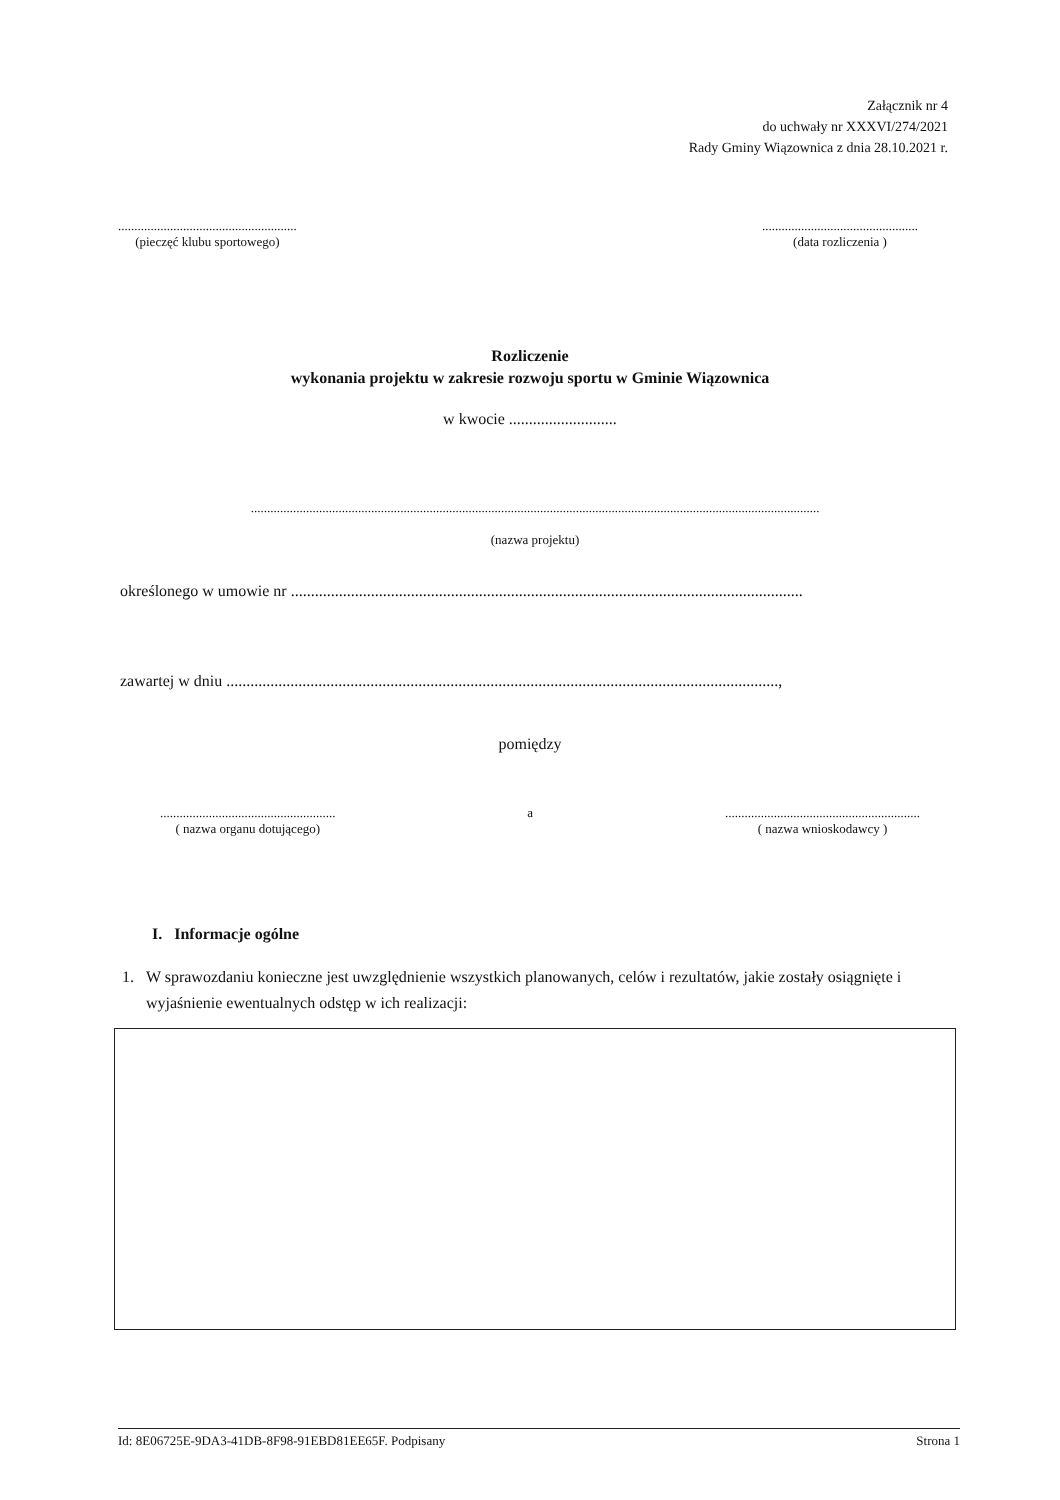Załącznik nr 4
do uchwały nr XXXVI/274/2021
Rady Gminy Wiązownica z dnia 28.10.2021 r.
.......................................................
(pieczęć klubu sportowego)
................................................
(data rozliczenia )
Rozliczenie
wykonania projektu w zakresie rozwoju sportu w Gminie Wiązownica
w kwocie ...........................
...............................................................................................................................................................................
(nazwa projektu)
określonego w umowie nr ................................................................................................................................
zawartej w dniu ..........................................................................................................................................,
pomiędzy
......................................................
( nazwa organu dotującego)
a ............................................................
( nazwa wnioskodawcy )
I. Informacje ogólne
1. W sprawozdaniu konieczne jest uwzględnienie wszystkich planowanych, celów i rezultatów, jakie zostały osiągnięte i wyjaśnienie ewentualnych odstęp w ich realizacji:
Id: 8E06725E-9DA3-41DB-8F98-91EBD81EE65F. Podpisany Strona 1